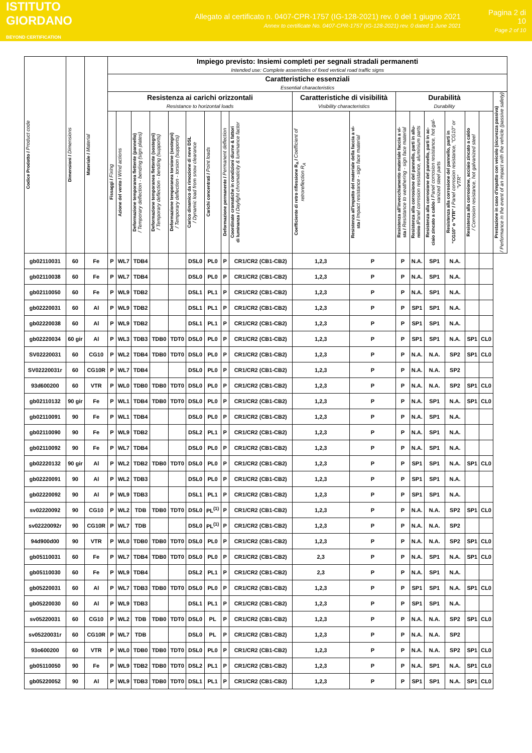ISTITUTO GIORDANO
BEYOND CERTIFICATION
Allegato al certificato n. 0407-CPR-1757 (IG-128-2021) rev. 0 del 1 giugno 2021
Annex to certificate No. 0407-CPR-1757 (IG-128-2021) rev. 0 dated 1 June 2021
Pagina 2 di 10
Page 2 of 10
| Codice Prodotto / Product code | Dimensioni / Dimensions | Materiale / Material | Impiego previsto: Insiemi completi per segnali stradali permanenti Intended use: Complete assemblies of fixed vertical road traffic signs | | | | | | | | | | | | | | | | | |
| --- | --- | --- | --- | --- | --- | --- | --- | --- | --- | --- | --- | --- | --- | --- | --- | --- | --- | --- | --- | --- |
| | | | Caratteristiche essenziali Essential characteristics | | | | | | | | | | | | | | | | | |
| | | | Resistenza ai carichi orizzontali Resistance to horizontal loads | | | | | | | | | Caratteristiche di visibilità Visibility characteristics | | Durabilità Durability | | | | | | Prestazione in caso d'impatto con veicolo (sicurezza passiva) / Performance in the event of an impact with the vehicle (passive safety) |
| | | | Fissaggi / Fixing | Azione del vento / Wind actions | Deformazione temporanea flettente (pannello) / Temporary deflection - bending (sign plates) | Deformazione temporanea flettente (sostegni) / Temporary deflection - bending (supports) | Deformazione temporanea torsione (sostegni) / Temporary deflection - torsion (supports) | Carico dinamico da rimozione di neve DSL / Dynamic load from snow clearance | Carichi concentrati / Point loads | Deformazione permanente / Permanent deflection | Coordinate cromatiche in condizioni diurne & fattori di luminanza / Daylight chromaticity & luminance factor | Coefficiente di retro riflessione R<sub>A</sub> / Coefficient of retroreflection R<sub>A</sub> | Resistenza all'impatto del materiale della faccia a vi- sta / Impact resistance - sign face material | Resistenza all'invecchiamento materiale faccia a vi- sta / Resistance to weathering - sign face material | Resistenza alla corrosione del pannello, parti in allu- minio / Panel corrosion resistance, aluminium parts | Resistenza alla corrosione del pannello, parti in ac- ciaio zincato a caldo / Panel corrosion resistance, hot gal- vanized steel parts | Resistenza alla corrosione del pannello, parti in "CG10" o "VTR" / Panel corrosion resistance, "CG10" or "VTR" | Resistenza alla corrosione, acciaio zincato a caldo / Corrosion resistance, hot galvanized steel | | |
| gb02110031 | 60 | Fe | P | WL7 | TDB4 | | | DSL0 | PL0 | P | CR1/CR2 (CB1-CB2) | 1,2,3 | P | P | N.A. | SP1 | N.A. | | | |
| gb02110038 | 60 | Fe | P | WL7 | TDB4 | | | DSL0 | PL0 | P | CR1/CR2 (CB1-CB2) | 1,2,3 | P | P | N.A. | SP1 | N.A. | | | |
| gb02110050 | 60 | Fe | P | WL9 | TDB2 | | | DSL1 | PL1 | P | CR1/CR2 (CB1-CB2) | 1,2,3 | P | P | N.A. | SP1 | N.A. | | | |
| gb02220031 | 60 | Al | P | WL9 | TDB2 | | | DSL1 | PL1 | P | CR1/CR2 (CB1-CB2) | 1,2,3 | P | P | SP1 | SP1 | N.A. | | | |
| gb02220038 | 60 | Al | P | WL9 | TDB2 | | | DSL1 | PL1 | P | CR1/CR2 (CB1-CB2) | 1,2,3 | P | P | SP1 | SP1 | N.A. | | | |
| gb02220034 | 60 gir | Al | P | WL3 | TDB3 | TDB0 | TDT0 | DSL0 | PL0 | P | CR1/CR2 (CB1-CB2) | 1,2,3 | P | P | SP1 | SP1 | N.A. | SP1 | CL0 | |
| SV02220031 | 60 | CG10 | P | WL2 | TDB4 | TDB0 | TDT0 | DSL0 | PL0 | P | CR1/CR2 (CB1-CB2) | 1,2,3 | P | P | N.A. | N.A. | SP2 | SP1 | CL0 | |
| SV02220031r | 60 | CG10R | P | WL7 | TDB4 | | | DSL0 | PL0 | P | CR1/CR2 (CB1-CB2) | 1,2,3 | P | P | N.A. | N.A. | SP2 | | | |
| 93d600200 | 60 | VTR | P | WL0 | TDB0 | TDB0 | TDT0 | DSL0 | PL0 | P | CR1/CR2 (CB1-CB2) | 1,2,3 | P | P | N.A. | N.A. | SP2 | SP1 | CL0 | |
| gb02110132 | 90 gir | Fe | P | WL1 | TDB4 | TDB0 | TDT0 | DSL0 | PL0 | P | CR1/CR2 (CB1-CB2) | 1,2,3 | P | P | N.A. | SP1 | N.A. | SP1 | CL0 | |
| gb02110091 | 90 | Fe | P | WL1 | TDB4 | | | DSL0 | PL0 | P | CR1/CR2 (CB1-CB2) | 1,2,3 | P | P | N.A. | SP1 | N.A. | | | |
| gb02110090 | 90 | Fe | P | WL9 | TDB2 | | | DSL2 | PL1 | P | CR1/CR2 (CB1-CB2) | 1,2,3 | P | P | N.A. | SP1 | N.A. | | | |
| gb02110092 | 90 | Fe | P | WL7 | TDB4 | | | DSL0 | PL0 | P | CR1/CR2 (CB1-CB2) | 1,2,3 | P | P | N.A. | SP1 | N.A. | | | |
| gb02220132 | 90 gir | Al | P | WL2 | TDB2 | TDB0 | TDT0 | DSL0 | PL0 | P | CR1/CR2 (CB1-CB2) | 1,2,3 | P | P | SP1 | SP1 | N.A. | SP1 | CL0 | |
| gb02220091 | 90 | Al | P | WL2 | TDB3 | | | DSL0 | PL0 | P | CR1/CR2 (CB1-CB2) | 1,2,3 | P | P | SP1 | SP1 | N.A. | | | |
| gb02220092 | 90 | Al | P | WL9 | TDB3 | | | DSL1 | PL1 | P | CR1/CR2 (CB1-CB2) | 1,2,3 | P | P | SP1 | SP1 | N.A. | | | |
| sv02220092 | 90 | CG10 | P | WL2 | TDB | TDB0 | TDT0 | DSL0 | PL<sup>(1)</sup> | P | CR1/CR2 (CB1-CB2) | 1,2,3 | P | P | N.A. | N.A. | SP2 | SP1 | CL0 | |
| sv02220092r | 90 | CG10R | P | WL7 | TDB | | | DSL0 | PL<sup>(1)</sup> | P | CR1/CR2 (CB1-CB2) | 1,2,3 | P | P | N.A. | N.A. | SP2 | | | |
| 94d900d00 | 90 | VTR | P | WL0 | TDB0 | TDB0 | TDT0 | DSL0 | PL0 | P | CR1/CR2 (CB1-CB2) | 1,2,3 | P | P | N.A. | N.A. | SP2 | SP1 | CL0 | |
| gb05110031 | 60 | Fe | P | WL7 | TDB4 | TDB0 | TDT0 | DSL0 | PL0 | P | CR1/CR2 (CB1-CB2) | 2,3 | P | P | N.A. | SP1 | N.A. | SP1 | CL0 | |
| gb05110030 | 60 | Fe | P | WL9 | TDB4 | | | DSL2 | PL1 | P | CR1/CR2 (CB1-CB2) | 2,3 | P | P | N.A. | SP1 | N.A. | | | |
| gb05220031 | 60 | Al | P | WL7 | TDB3 | TDB0 | TDT0 | DSL0 | PL0 | P | CR1/CR2 (CB1-CB2) | 1,2,3 | P | P | SP1 | SP1 | N.A. | SP1 | CL0 | |
| gb05220030 | 60 | Al | P | WL9 | TDB3 | | | DSL1 | PL1 | P | CR1/CR2 (CB1-CB2) | 1,2,3 | P | P | SP1 | SP1 | N.A. | | | |
| sv05220031 | 60 | CG10 | P | WL2 | TDB | TDB0 | TDT0 | DSL0 | PL | P | CR1/CR2 (CB1-CB2) | 1,2,3 | P | P | N.A. | N.A. | SP2 | SP1 | CL0 | |
| sv05220031r | 60 | CG10R | P | WL7 | TDB | | | DSL0 | PL | P | CR1/CR2 (CB1-CB2) | 1,2,3 | P | P | N.A. | N.A. | SP2 | | | |
| 93o600200 | 60 | VTR | P | WL0 | TDB0 | TDB0 | TDT0 | DSL0 | PL0 | P | CR1/CR2 (CB1-CB2) | 1,2,3 | P | P | N.A. | N.A. | SP2 | SP1 | CL0 | |
| gb05110050 | 90 | Fe | P | WL9 | TDB2 | TDB0 | TDT0 | DSL2 | PL1 | P | CR1/CR2 (CB1-CB2) | 1,2,3 | P | P | N.A. | SP1 | N.A. | SP1 | CL0 | |
| gb05220052 | 90 | Al | P | WL9 | TDB3 | TDB0 | TDT0 | DSL1 | PL1 | P | CR1/CR2 (CB1-CB2) | 1,2,3 | P | P | SP1 | SP1 | N.A. | SP1 | CL0 | |